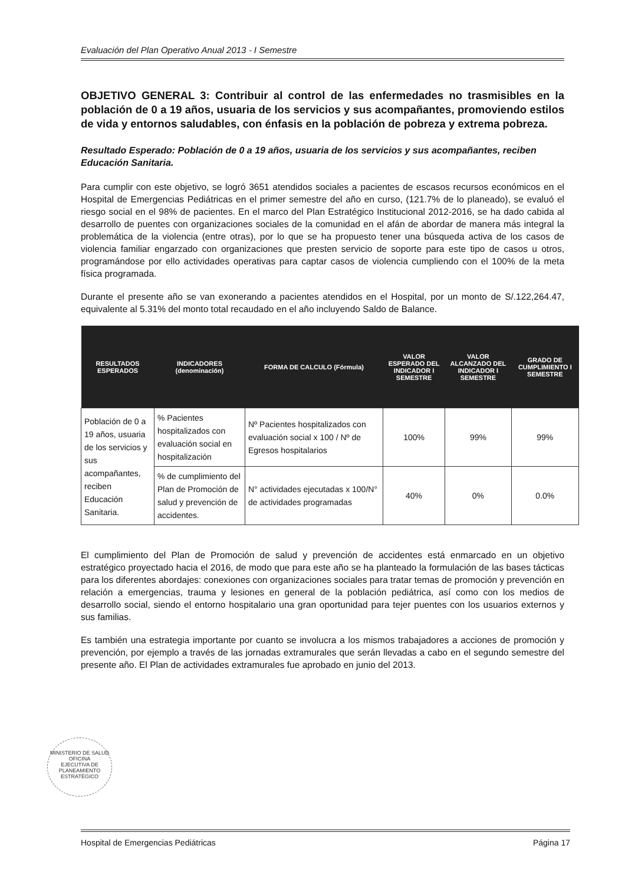Evaluación del Plan Operativo Anual 2013 - I Semestre
OBJETIVO GENERAL 3: Contribuir al control de las enfermedades no trasmisibles en la población de 0 a 19 años, usuaria de los servicios y sus acompañantes, promoviendo estilos de vida y entornos saludables, con énfasis en la población de pobreza y extrema pobreza.
Resultado Esperado: Población de 0 a 19 años, usuaria de los servicios y sus acompañantes, reciben Educación Sanitaria.
Para cumplir con este objetivo, se logró 3651 atendidos sociales a pacientes de escasos recursos económicos en el Hospital de Emergencias Pediátricas en el primer semestre del año en curso, (121.7% de lo planeado), se evaluó el riesgo social en el 98% de pacientes. En el marco del Plan Estratégico Institucional 2012-2016, se ha dado cabida al desarrollo de puentes con organizaciones sociales de la comunidad en el afán de abordar de manera más integral la problemática de la violencia (entre otras), por lo que se ha propuesto tener una búsqueda activa de los casos de violencia familiar engarzado con organizaciones que presten servicio de soporte para este tipo de casos u otros, programándose por ello actividades operativas para captar casos de violencia cumpliendo con el 100% de la meta física programada.
Durante el presente año se van exonerando a pacientes atendidos en el Hospital, por un monto de S/.122,264.47, equivalente al 5.31% del monto total recaudado en el año incluyendo Saldo de Balance.
| RESULTADOS ESPERADOS | INDICADORES (denominación) | FORMA DE CALCULO (Fórmula) | VALOR ESPERADO DEL INDICADOR I SEMESTRE | VALOR ALCANZADO DEL INDICADOR I SEMESTRE | GRADO DE CUMPLIMIENTO I SEMESTRE |
| --- | --- | --- | --- | --- | --- |
| Población de 0 a 19 años, usuaria de los servicios y sus acompañantes, reciben Educación Sanitaria. | % Pacientes hospitalizados con evaluación social en hospitalización | Nº Pacientes hospitalizados con evaluación social x 100 / Nº de Egresos hospitalarios | 100% | 99% | 99% |
| | % de cumplimiento del Plan de Promoción de salud y prevención de accidentes. | N° actividades ejecutadas x 100/N° de actividades programadas | 40% | 0% | 0.0% |
El cumplimiento del Plan de Promoción de salud y prevención de accidentes está enmarcado en un objetivo estratégico proyectado hacia el 2016, de modo que para este año se ha planteado la formulación de las bases tácticas para los diferentes abordajes: conexiones con organizaciones sociales para tratar temas de promoción y prevención en relación a emergencias, trauma y lesiones en general de la población pediátrica, así como con los medios de desarrollo social, siendo el entorno hospitalario una gran oportunidad para tejer puentes con los usuarios externos y sus familias.
Es también una estrategia importante por cuanto se involucra a los mismos trabajadores a acciones de promoción y prevención, por ejemplo a través de las jornadas extramurales que serán llevadas a cabo en el segundo semestre del presente año. El Plan de actividades extramurales fue aprobado en junio del 2013.
MINISTERIO DE SALUD
OFICINA
EJECUTIVA DE
PLANEAMIENTO
ESTRATÉGICO
Hospital de Emergencias Pediátricas Página 17